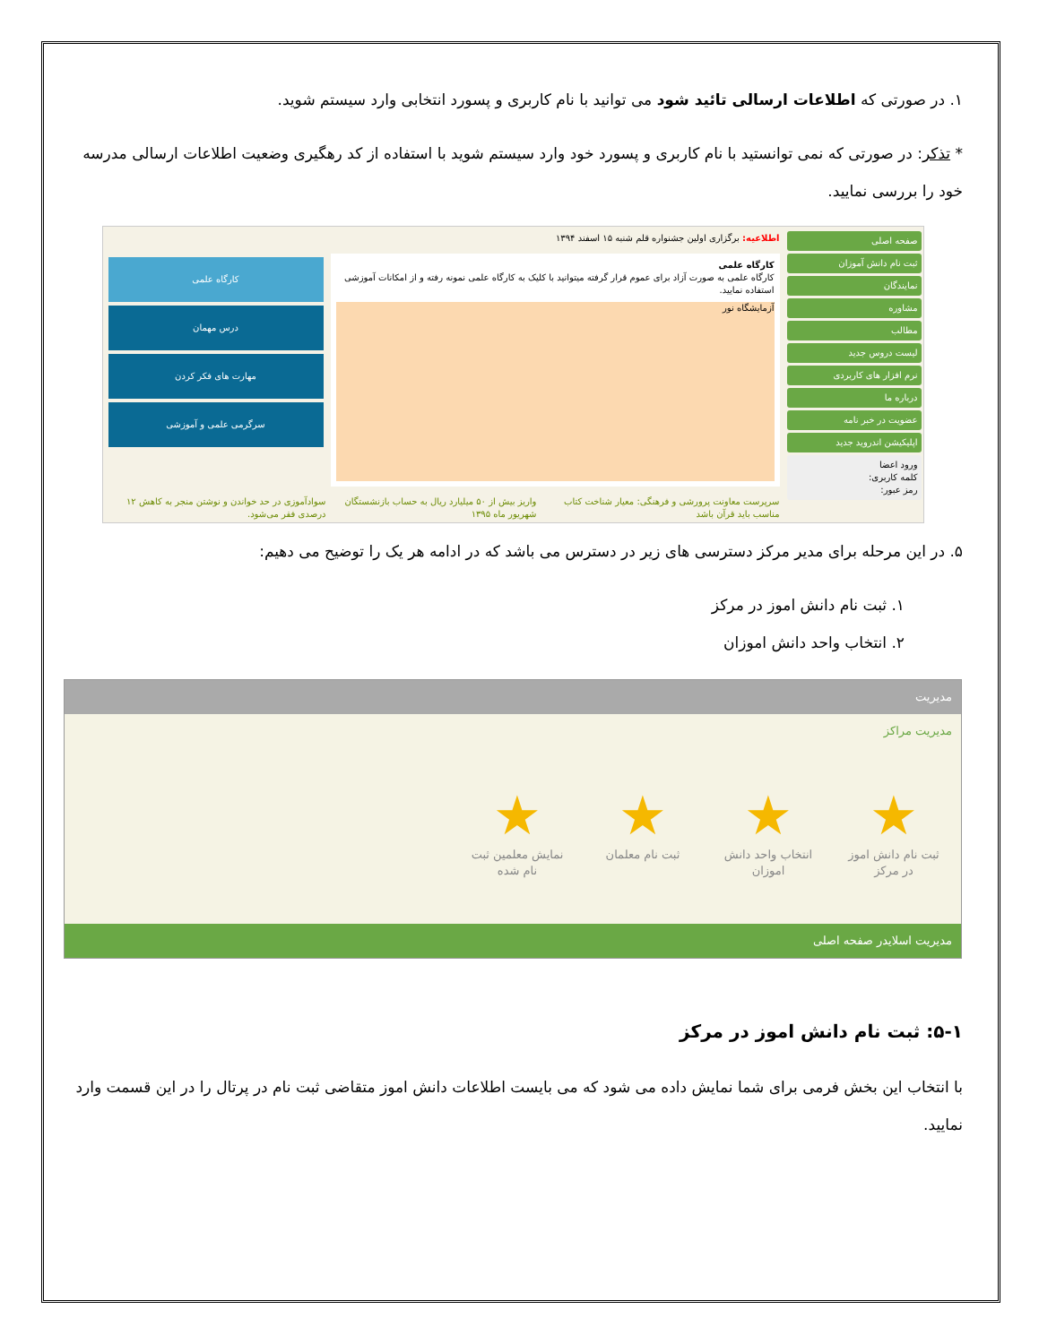۱. در صورتی که اطلاعات ارسالی تائید شود می توانید با نام کاربری و پسورد انتخابی وارد سیستم شوید.
* تذکر: در صورتی که نمی توانستید با نام کاربری و پسورد خود وارد سیستم شوید با استفاده از کد رهگیری وضعیت اطلاعات ارسالی مدرسه خود را بررسی نمایید.
صفحه اصلی
ثبت نام دانش آموزان
نمایندگان
مشاوره
مطالب
لیست دروس جدید
نرم افزار های کاربردی
درباره ما
عضویت در خبر نامه
اپلیکیشن اندروید جدید
ورود اعضا
کلمه کاربری:
رمز عبور:
اطلاعیه: برگزاری اولین جشنواره قلم شنبه ۱۵ اسفند ۱۳۹۴
کارگاه علمی
کارگاه علمی به صورت آزاد برای عموم قرار گرفته میتوانید با کلیک به کارگاه علمی نمونه رفته و از امکانات آموزشی استفاده نمایید.
آزمایشگاه نور
کارگاه علمی
درس مهمان
مهارت های فکر کردن
سرگرمی علمی و آموزشی
سرپرست معاونت پرورشی و فرهنگی: معیار شناخت کتاب مناسب باید قرآن باشد واریز بیش از ۵۰ میلیارد ریال به حساب بازنشستگان شهریور ماه ۱۳۹۵ سوادآموزی در حد خواندن و نوشتن منجر به کاهش ۱۲ درصدی فقر می‌شود.
۵. در این مرحله برای مدیر مرکز دسترسی های زیر در دسترس می باشد که در ادامه هر یک را توضیح می دهیم:
۱. ثبت نام دانش اموز در مرکز
۲. انتخاب واحد دانش اموزان
مدیریت
مدیریت مراکز
★
ثبت نام دانش اموز در مرکز
★
انتخاب واحد دانش اموزان
★
ثبت نام معلمان
★
نمایش معلمین ثبت نام شده
مدیریت اسلایدر صفحه اصلی
۵-۱: ثبت نام دانش اموز در مرکز
با انتخاب این بخش فرمی برای شما نمایش داده می شود که می بایست اطلاعات دانش اموز متقاضی ثبت نام در پرتال را در این قسمت وارد نمایید.